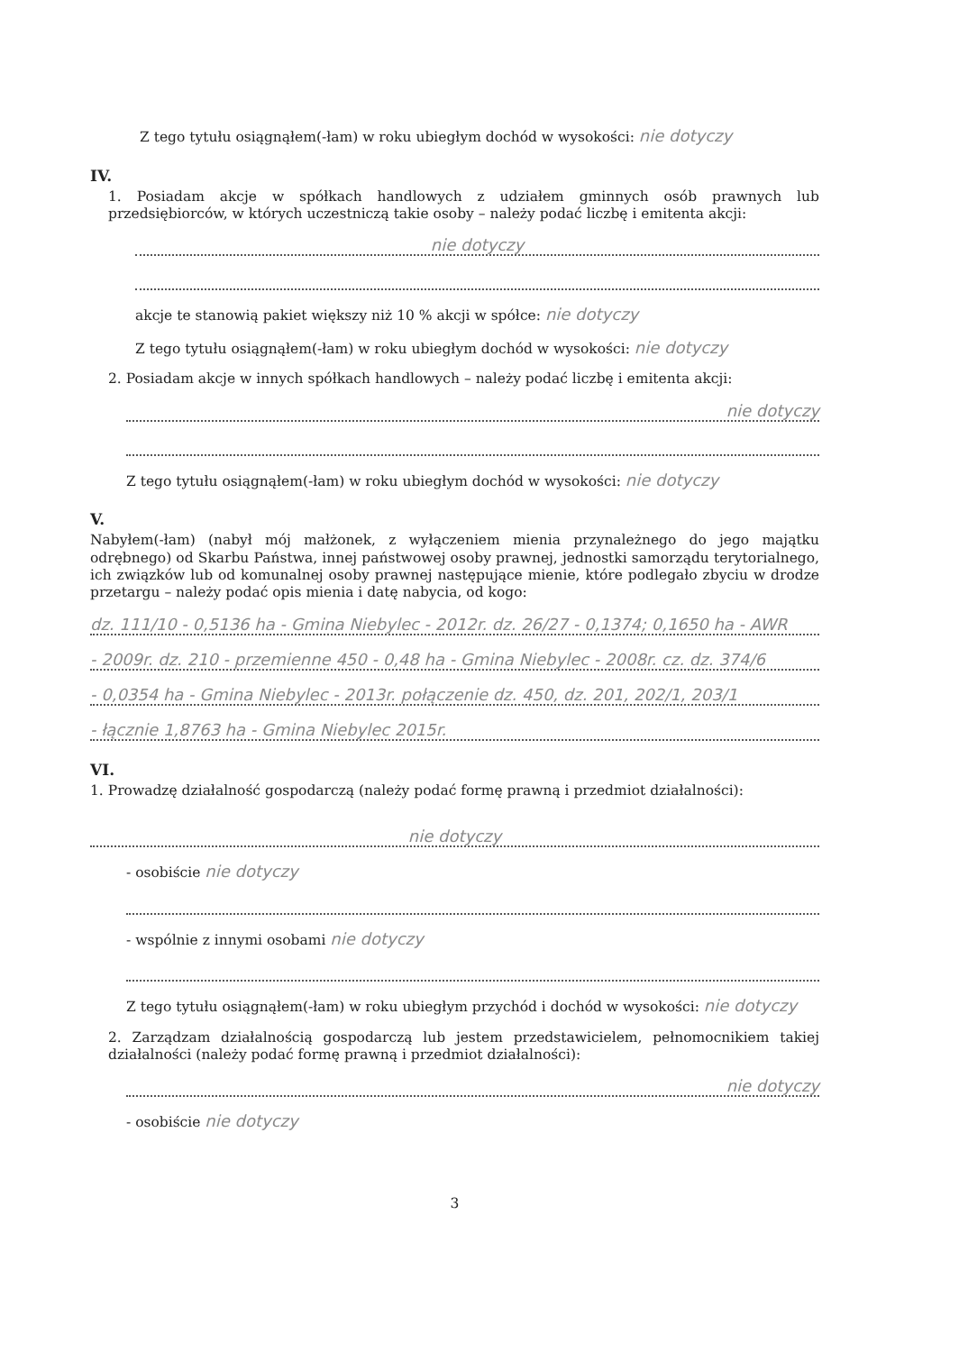Z tego tytułu osiągnąłem(-łam) w roku ubiegłym dochód w wysokości: nie dotyczy
IV.
1. Posiadam akcje w spółkach handlowych z udziałem gminnych osób prawnych lub przedsiębiorców, w których uczestniczą takie osoby – należy podać liczbę i emitenta akcji:
nie dotyczy
akcje te stanowią pakiet większy niż 10 % akcji w spółce: nie dotyczy
Z tego tytułu osiągnąłem(-łam) w roku ubiegłym dochód w wysokości: nie dotyczy
2. Posiadam akcje w innych spółkach handlowych – należy podać liczbę i emitenta akcji:
nie dotyczy
Z tego tytułu osiągnąłem(-łam) w roku ubiegłym dochód w wysokości: nie dotyczy
V.
Nabyłem(-łam) (nabył mój małżonek, z wyłączeniem mienia przynależnego do jego majątku odrębnego) od Skarbu Państwa, innej państwowej osoby prawnej, jednostki samorządu terytorialnego, ich związków lub od komunalnej osoby prawnej następujące mienie, które podlegało zbyciu w drodze przetargu – należy podać opis mienia i datę nabycia, od kogo:
dz. 111/10 - 0,5136 ha - Gmina Niebylec - 2012r. dz. 26/27 - 0,1374; 0,1650 ha - AWR
- 2009r. dz. 210 - przemienne 450 - 0,48 ha - Gmina Niebylec - 2008r. cz. dz. 374/6
- 0,0354 ha - Gmina Niebylec - 2013r. połączenie dz. 450, dz. 201, 202/1, 203/1
- łącznie 1,8763 ha - Gmina Niebylec 2015r.
VI.
1. Prowadzę działalność gospodarczą (należy podać formę prawną i przedmiot działalności):
nie dotyczy
- osobiście nie dotyczy
- wspólnie z innymi osobami nie dotyczy
Z tego tytułu osiągnąłem(-łam) w roku ubiegłym przychód i dochód w wysokości: nie dotyczy
2. Zarządzam działalnością gospodarczą lub jestem przedstawicielem, pełnomocnikiem takiej działalności (należy podać formę prawną i przedmiot działalności):
nie dotyczy
- osobiście nie dotyczy
3